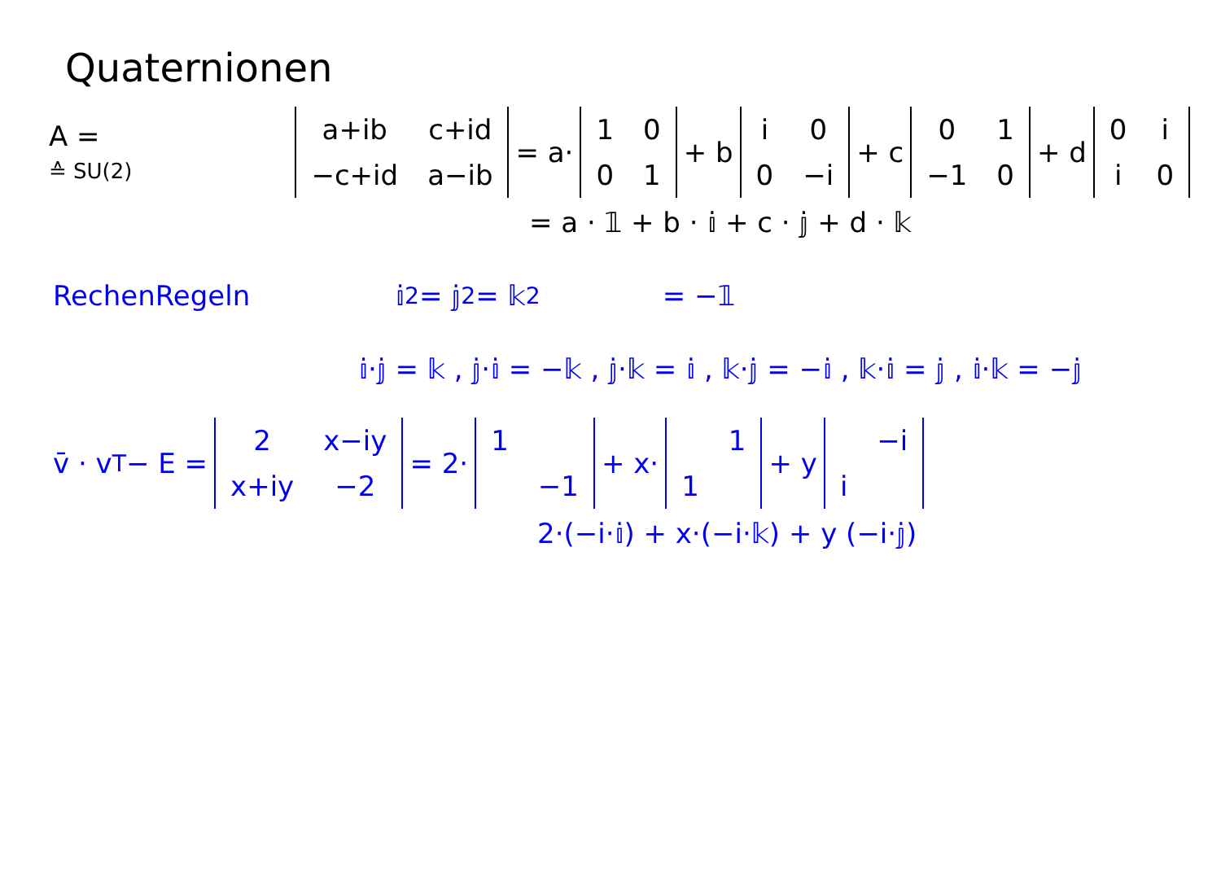Quaternionen
A =
≙ SU(2)
| a+ib | c+id |
| −c+id | a−ib |
= a·
| 1 | 0 |
| 0 | 1 |
+ b
| i | 0 |
| 0 | −i |
+ c
| 0 | 1 |
| −1 | 0 |
+ d
| 0 | i |
| i | 0 |
= a · 𝟙 + b · 𝕚 + c · 𝕛 + d · 𝕜
RechenRegeln 𝕚<sup>2</sup> = 𝕛<sup>2</sup> = 𝕜<sup>2</sup> = −𝟙
𝕚·𝕛 = 𝕜 , 𝕛·𝕚 = −𝕜 , 𝕛·𝕜 = 𝕚 , 𝕜·𝕛 = −𝕚 , 𝕜·𝕚 = 𝕛 , 𝕚·𝕜 = −𝕛
v̄ · v<sup>T</sup> − E =
| 2 | x−iy |
| x+iy | −2 |
= 2·
| 1 | |
| | −1 |
+ x·
| | 1 |
| 1 | |
+ y
| | −i |
| i | |
2·(−i·𝕚) + x·(−i·𝕜) + y (−i·𝕛)